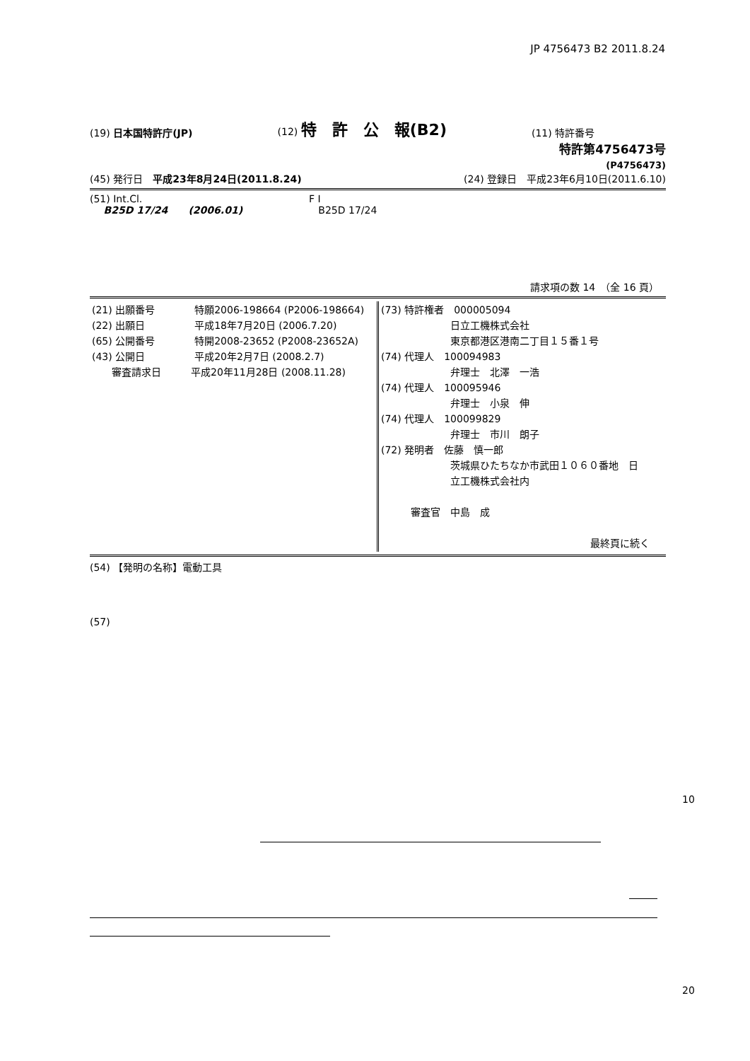JP 4756473 B2 2011.8.24
(19) 日本国特許庁(JP) (12) 特　許　公　報(B2) (11) 特許番号
特許第4756473号
(P4756473)
(45) 発行日　平成23年8月24日(2011.8.24) (24) 登録日　平成23年6月10日(2011.6.10)
(51) Int.Cl.
B25D 17/24 (2006.01)
F I
B25D 17/24
請求項の数 14　（全 16 頁）
| (21) 出願番号 特願2006-198664 (P2006-198664) (22) 出願日 平成18年7月20日 (2006.7.20) (65) 公開番号 特開2008-23652 (P2008-23652A) (43) 公開日 平成20年2月7日 (2008.2.7) 審査請求日 平成20年11月28日 (2008.11.28) | (73) 特許権者 000005094 日立工機株式会社 東京都港区港南二丁目１５番１号 (74) 代理人 100094983 弁理士 北澤 一浩 (74) 代理人 100095946 弁理士 小泉 伸 (74) 代理人 100099829 弁理士 市川 朗子 (72) 発明者 佐藤 慎一郎 茨城県ひたちなか市武田１０６０番地 日 立工機株式会社内 審査官 中島 成 最終頁に続く |
(54) 【発明の名称】電動工具
(57)
10
20